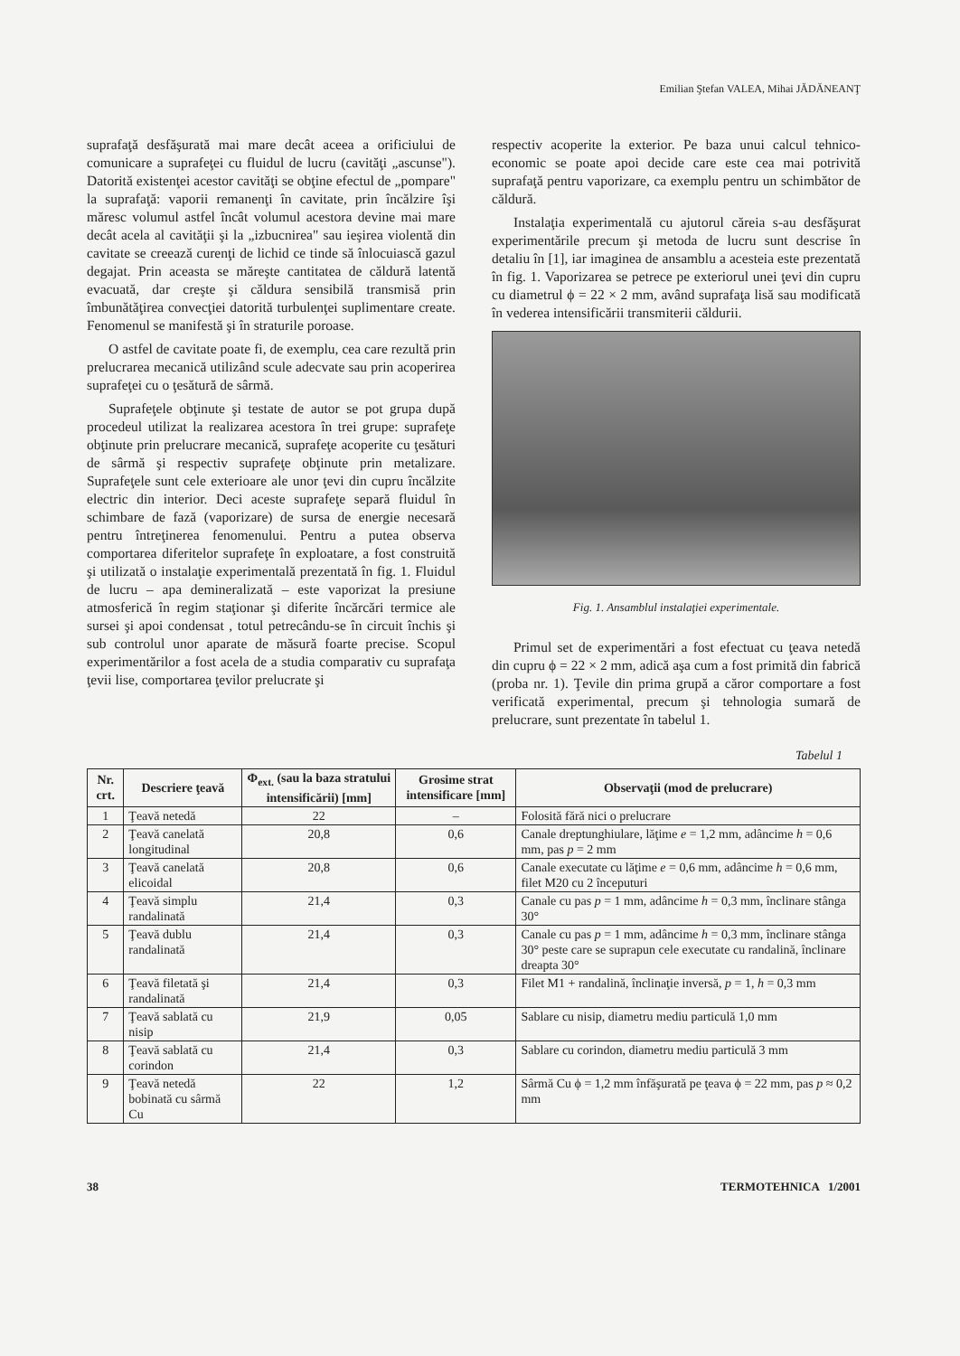Emilian Ştefan VALEA, Mihai JĂDĂNEANŢ
suprafaţă desfăşurată mai mare decât aceea a orificiului de comunicare a suprafeţei cu fluidul de lucru (cavităţi „ascunse"). Datorită existenţei acestor cavităţi se obţine efectul de „pompare" la suprafaţă: vaporii remanenţi în cavitate, prin încălzire îşi măresc volumul astfel încât volumul acestora devine mai mare decât acela al cavităţii şi la „izbucnirea" sau ieşirea violentă din cavitate se creează curenţi de lichid ce tinde să înlocuiască gazul degajat. Prin aceasta se măreşte cantitatea de căldură latentă evacuată, dar creşte şi căldura sensibilă transmisă prin îmbunătăţirea convecţiei datorită turbulenţei suplimentare create. Fenomenul se manifestă şi în straturile poroase.
O astfel de cavitate poate fi, de exemplu, cea care rezultă prin prelucrarea mecanică utilizând scule adecvate sau prin acoperirea suprafeţei cu o ţesătură de sârmă.
Suprafeţele obţinute şi testate de autor se pot grupa după procedeul utilizat la realizarea acestora în trei grupe: suprafeţe obţinute prin prelucrare mecanică, suprafeţe acoperite cu ţesături de sârmă şi respectiv suprafeţe obţinute prin metalizare. Suprafeţele sunt cele exterioare ale unor ţevi din cupru încălzite electric din interior. Deci aceste suprafeţe separă fluidul în schimbare de fază (vaporizare) de sursa de energie necesară pentru întreţinerea fenomenului. Pentru a putea observa comportarea diferitelor suprafeţe în exploatare, a fost construită şi utilizată o instalaţie experimentală prezentată în fig. 1. Fluidul de lucru – apa demineralizată – este vaporizat la presiune atmosferică în regim staţionar şi diferite încărcări termice ale sursei şi apoi condensat , totul petrecându-se în circuit închis şi sub controlul unor aparate de măsură foarte precise. Scopul experimentărilor a fost acela de a studia comparativ cu suprafaţa ţevii lise, comportarea ţevilor prelucrate şi
respectiv acoperite la exterior. Pe baza unui calcul tehnico-economic se poate apoi decide care este cea mai potrivită suprafaţă pentru vaporizare, ca exemplu pentru un schimbător de căldură.
Instalaţia experimentală cu ajutorul căreia s-au desfăşurat experimentările precum şi metoda de lucru sunt descrise în detaliu în [1], iar imaginea de ansamblu a acesteia este prezentată în fig. 1. Vaporizarea se petrece pe exteriorul unei ţevi din cupru cu diametrul ϕ = 22 × 2 mm, având suprafaţa lisă sau modificată în vederea intensificării transmiterii căldurii.
Fig. 1. Ansamblul instalaţiei experimentale.
Primul set de experimentări a fost efectuat cu ţeava netedă din cupru ϕ = 22 × 2 mm, adică aşa cum a fost primită din fabrică (proba nr. 1). Ţevile din prima grupă a căror comportare a fost verificată experimental, precum şi tehnologia sumară de prelucrare, sunt prezentate în tabelul 1.
Tabelul 1
| Nr. crt. | Descriere ţeavă | Φ<sub>ext.</sub> (sau la baza stratului intensificării) [mm] | Grosime strat intensificare [mm] | Observaţii (mod de prelucrare) |
| --- | --- | --- | --- | --- |
| 1 | Ţeavă netedă | 22 | – | Folosită fără nici o prelucrare |
| 2 | Ţeavă canelată longitudinal | 20,8 | 0,6 | Canale dreptunghiulare, lăţime e = 1,2 mm, adâncime h = 0,6 mm, pas p = 2 mm |
| 3 | Ţeavă canelată elicoidal | 20,8 | 0,6 | Canale executate cu lăţime e = 0,6 mm, adâncime h = 0,6 mm, filet M20 cu 2 începuturi |
| 4 | Ţeavă simplu randalinată | 21,4 | 0,3 | Canale cu pas p = 1 mm, adâncime h = 0,3 mm, înclinare stânga 30° |
| 5 | Ţeavă dublu randalinată | 21,4 | 0,3 | Canale cu pas p = 1 mm, adâncime h = 0,3 mm, înclinare stânga 30° peste care se suprapun cele executate cu randalină, înclinare dreapta 30° |
| 6 | Ţeavă filetată şi randalinată | 21,4 | 0,3 | Filet M1 + randalină, înclinaţie inversă, p = 1, h = 0,3 mm |
| 7 | Ţeavă sablată cu nisip | 21,9 | 0,05 | Sablare cu nisip, diametru mediu particulă 1,0 mm |
| 8 | Ţeavă sablată cu corindon | 21,4 | 0,3 | Sablare cu corindon, diametru mediu particulă 3 mm |
| 9 | Ţeavă netedă bobinată cu sârmă Cu | 22 | 1,2 | Sârmă Cu ϕ = 1,2 mm înfăşurată pe ţeava ϕ = 22 mm, pas p ≈ 0,2 mm |
38 TERMOTEHNICA 1/2001